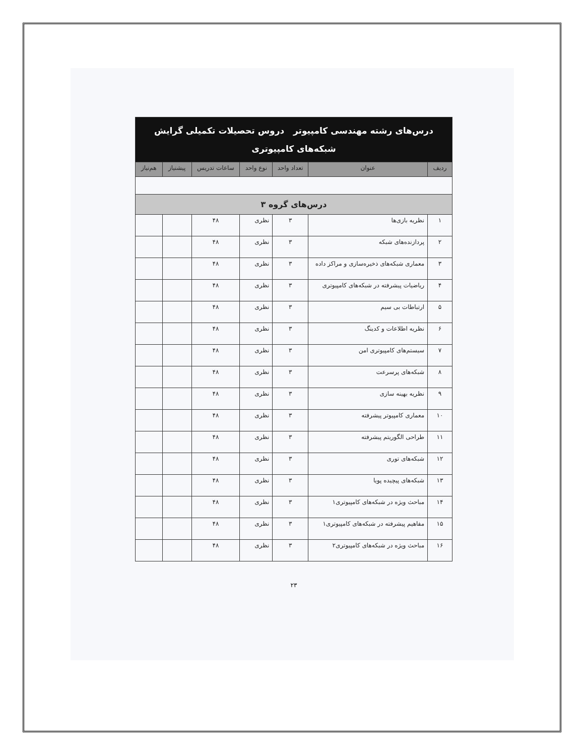| درس‌های رشته مهندسی کامپیوتر دروس تحصیلات تکمیلی گرایش شبکه‌های کامپیوتری | | | | | | |
| ردیف | عنوان | تعداد واحد | نوع واحد | ساعات تدریس | پیشنیاز | هم‌نیاز |
| درس‌های گروه ۳ | | | | | | |
| ۱ | نظریه بازی‌ها | ۳ | نظری | ۴۸ | | |
| ۲ | پردازنده‌های شبکه | ۳ | نظری | ۴۸ | | |
| ۳ | معماری شبکه‌های ذخیره‌سازی و مراکز داده | ۳ | نظری | ۴۸ | | |
| ۴ | ریاضیات پیشرفته در شبکه‌های کامپیوتری | ۳ | نظری | ۴۸ | | |
| ۵ | ارتباطات بی سیم | ۳ | نظری | ۴۸ | | |
| ۶ | نظریه اطلاعات و کدینگ | ۳ | نظری | ۴۸ | | |
| ۷ | سیستم‌های کامپیوتری امن | ۳ | نظری | ۴۸ | | |
| ۸ | شبکه‌های پرسرعت | ۳ | نظری | ۴۸ | | |
| ۹ | نظریه بهینه سازی | ۳ | نظری | ۴۸ | | |
| ۱۰ | معماری کامپیوتر پیشرفته | ۳ | نظری | ۴۸ | | |
| ۱۱ | طراحی الگوریتم پیشرفته | ۳ | نظری | ۴۸ | | |
| ۱۲ | شبکه‌های توری | ۳ | نظری | ۴۸ | | |
| ۱۳ | شبکه‌های پیچیده پویا | ۳ | نظری | ۴۸ | | |
| ۱۴ | مباحث ویژه در شبکه‌های کامپیوتری۱ | ۳ | نظری | ۴۸ | | |
| ۱۵ | مفاهیم پیشرفته در شبکه‌های کامپیوتری۱ | ۳ | نظری | ۴۸ | | |
| ۱۶ | مباحث ویژه در شبکه‌های کامپیوتری۲ | ۳ | نظری | ۴۸ | | |
۲۳